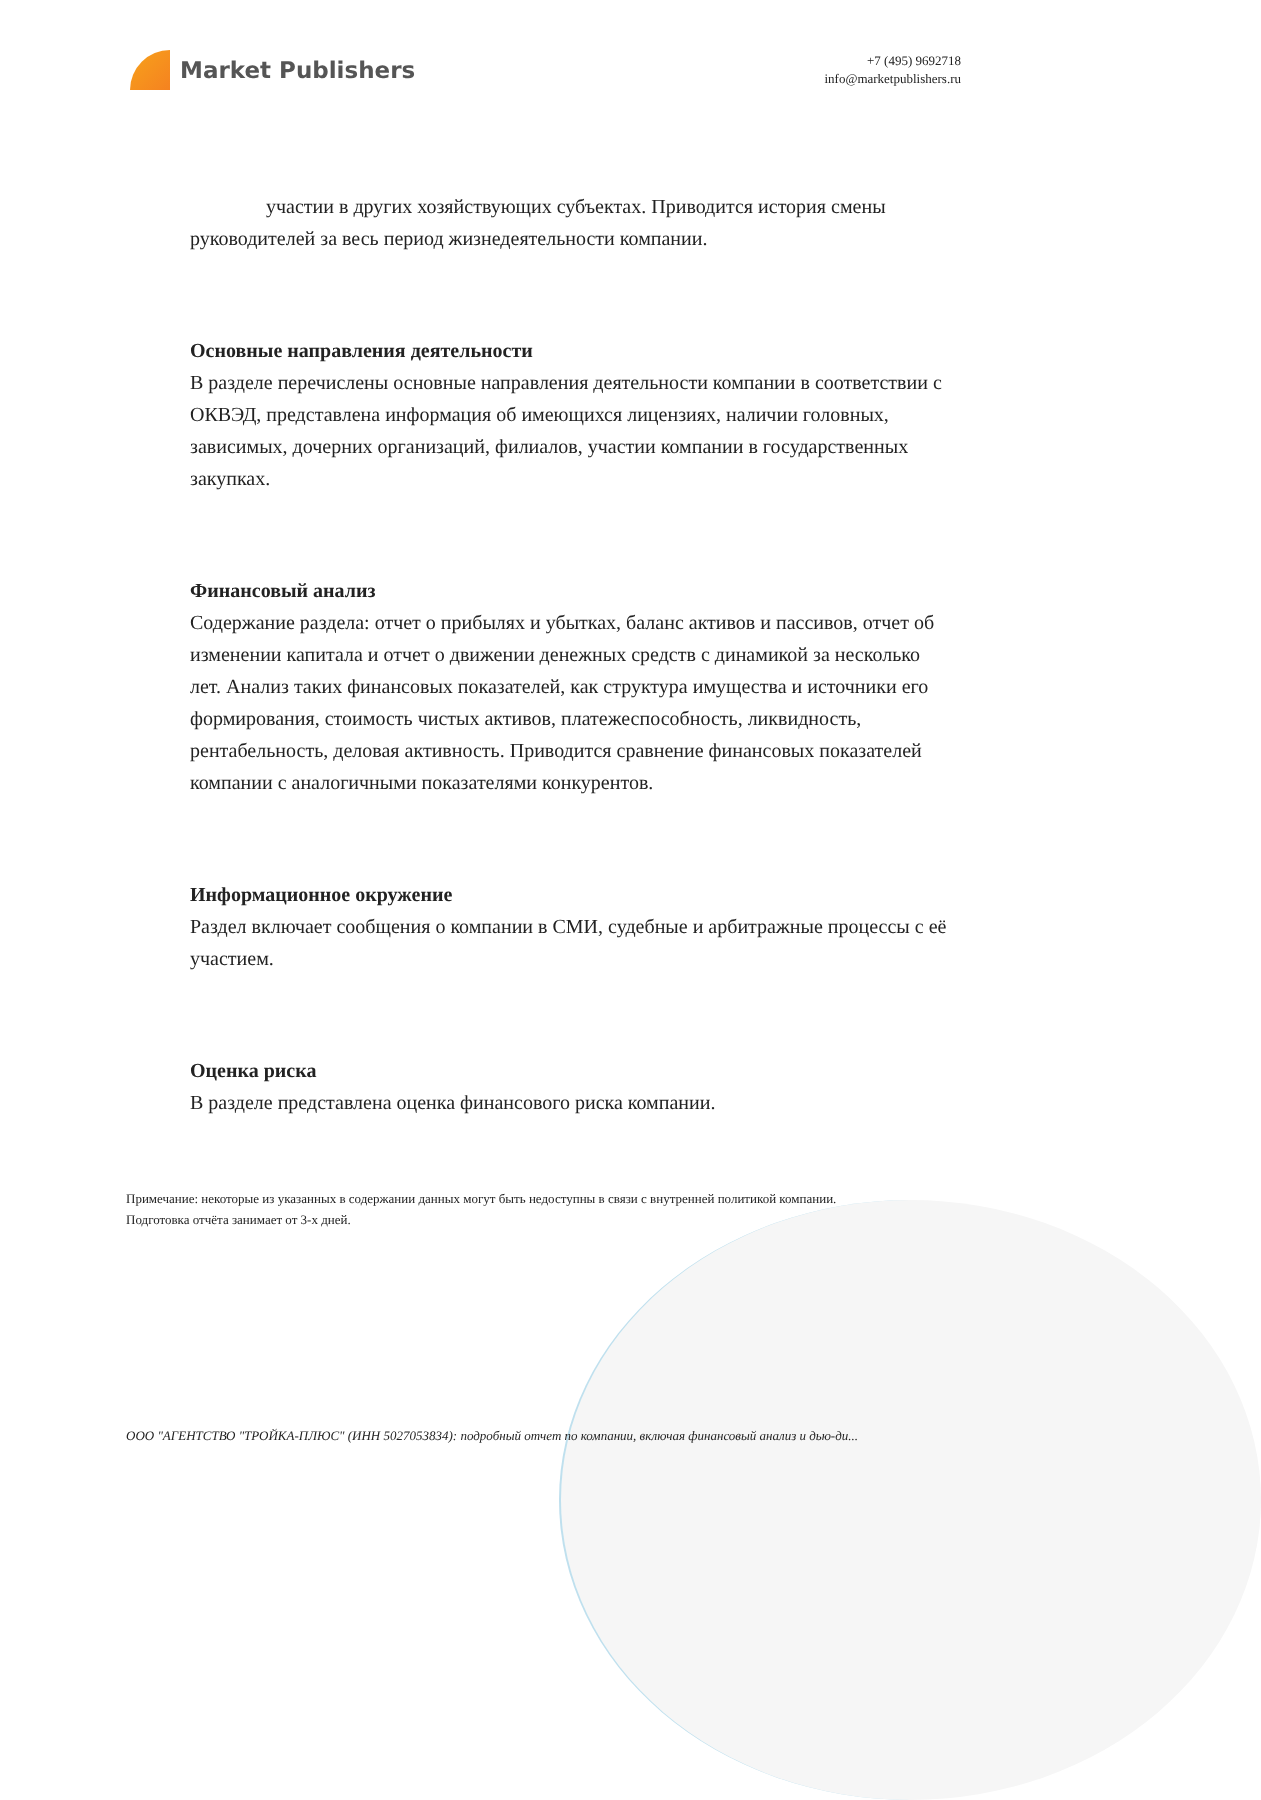Market Publishers
+7 (495) 9692718
info@marketpublishers.ru
участии в других хозяйствующих субъектах. Приводится история смены руководителей за весь период жизнедеятельности компании.
Основные направления деятельности
В разделе перечислены основные направления деятельности компании в соответствии с ОКВЭД, представлена информация об имеющихся лицензиях, наличии головных, зависимых, дочерних организаций, филиалов, участии компании в государственных закупках.
Финансовый анализ
Содержание раздела: отчет о прибылях и убытках, баланс активов и пассивов, отчет об изменении капитала и отчет о движении денежных средств с динамикой за несколько лет. Анализ таких финансовых показателей, как структура имущества и источники его формирования, стоимость чистых активов, платежеспособность, ликвидность, рентабельность, деловая активность. Приводится сравнение финансовых показателей компании с аналогичными показателями конкурентов.
Информационное окружение
Раздел включает сообщения о компании в СМИ, судебные и арбитражные процессы с её участием.
Оценка риска
В разделе представлена оценка финансового риска компании.
Примечание: некоторые из указанных в содержании данных могут быть недоступны в связи с внутренней политикой компании.
Подготовка отчёта занимает от 3-х дней.
ООО "АГЕНТСТВО "ТРОЙКА-ПЛЮС" (ИНН 5027053834): подробный отчет по компании, включая финансовый анализ и дью-ди...